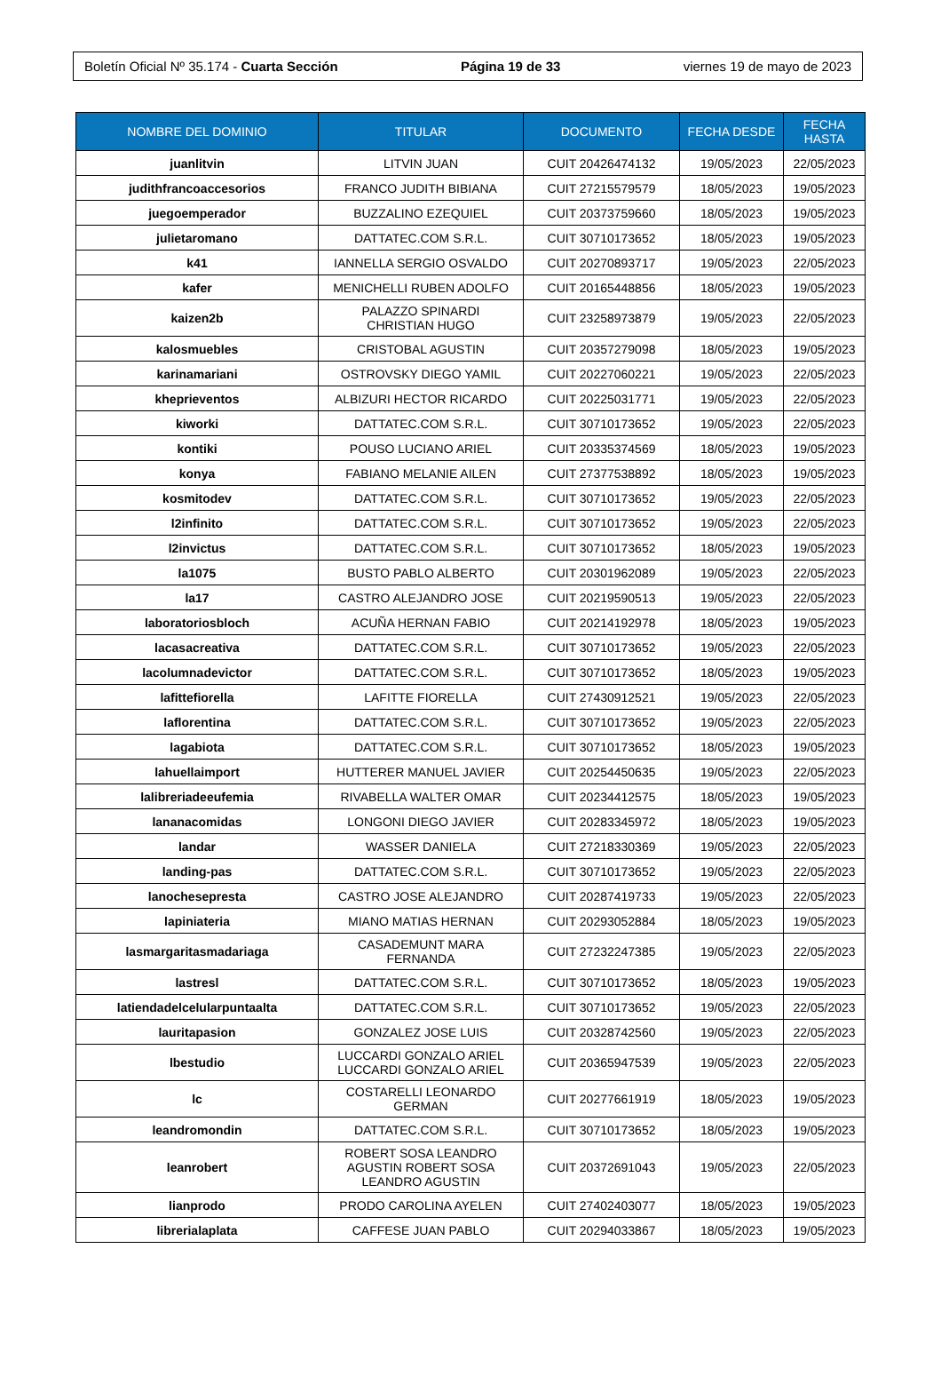Boletín Oficial Nº 35.174 - Cuarta Sección Página 19 de 33 viernes 19 de mayo de 2023
| NOMBRE DEL DOMINIO | TITULAR | DOCUMENTO | FECHA DESDE | FECHA HASTA |
| --- | --- | --- | --- | --- |
| juanlitvin | LITVIN JUAN | CUIT 20426474132 | 19/05/2023 | 22/05/2023 |
| judithfrancoaccesorios | FRANCO JUDITH BIBIANA | CUIT 27215579579 | 18/05/2023 | 19/05/2023 |
| juegoemperador | BUZZALINO EZEQUIEL | CUIT 20373759660 | 18/05/2023 | 19/05/2023 |
| julietaromano | DATTATEC.COM S.R.L. | CUIT 30710173652 | 18/05/2023 | 19/05/2023 |
| k41 | IANNELLA SERGIO OSVALDO | CUIT 20270893717 | 19/05/2023 | 22/05/2023 |
| kafer | MENICHELLI RUBEN ADOLFO | CUIT 20165448856 | 18/05/2023 | 19/05/2023 |
| kaizen2b | PALAZZO SPINARDI CHRISTIAN HUGO | CUIT 23258973879 | 19/05/2023 | 22/05/2023 |
| kalosmuebles | CRISTOBAL AGUSTIN | CUIT 20357279098 | 18/05/2023 | 19/05/2023 |
| karinamariani | OSTROVSKY DIEGO YAMIL | CUIT 20227060221 | 19/05/2023 | 22/05/2023 |
| kheprieventos | ALBIZURI HECTOR RICARDO | CUIT 20225031771 | 19/05/2023 | 22/05/2023 |
| kiworki | DATTATEC.COM S.R.L. | CUIT 30710173652 | 19/05/2023 | 22/05/2023 |
| kontiki | POUSO LUCIANO ARIEL | CUIT 20335374569 | 18/05/2023 | 19/05/2023 |
| konya | FABIANO MELANIE AILEN | CUIT 27377538892 | 18/05/2023 | 19/05/2023 |
| kosmitodev | DATTATEC.COM S.R.L. | CUIT 30710173652 | 19/05/2023 | 22/05/2023 |
| l2infinito | DATTATEC.COM S.R.L. | CUIT 30710173652 | 19/05/2023 | 22/05/2023 |
| l2invictus | DATTATEC.COM S.R.L. | CUIT 30710173652 | 18/05/2023 | 19/05/2023 |
| la1075 | BUSTO PABLO ALBERTO | CUIT 20301962089 | 19/05/2023 | 22/05/2023 |
| la17 | CASTRO ALEJANDRO JOSE | CUIT 20219590513 | 19/05/2023 | 22/05/2023 |
| laboratoriosbloch | ACUÑA HERNAN FABIO | CUIT 20214192978 | 18/05/2023 | 19/05/2023 |
| lacasacreativa | DATTATEC.COM S.R.L. | CUIT 30710173652 | 19/05/2023 | 22/05/2023 |
| lacolumnadevictor | DATTATEC.COM S.R.L. | CUIT 30710173652 | 18/05/2023 | 19/05/2023 |
| lafittefiorella | LAFITTE FIORELLA | CUIT 27430912521 | 19/05/2023 | 22/05/2023 |
| laflorentina | DATTATEC.COM S.R.L. | CUIT 30710173652 | 19/05/2023 | 22/05/2023 |
| lagabiota | DATTATEC.COM S.R.L. | CUIT 30710173652 | 18/05/2023 | 19/05/2023 |
| lahuellaimport | HUTTERER MANUEL JAVIER | CUIT 20254450635 | 19/05/2023 | 22/05/2023 |
| lalibreriadeeufemia | RIVABELLA WALTER OMAR | CUIT 20234412575 | 18/05/2023 | 19/05/2023 |
| lananacomidas | LONGONI DIEGO JAVIER | CUIT 20283345972 | 18/05/2023 | 19/05/2023 |
| landar | WASSER DANIELA | CUIT 27218330369 | 19/05/2023 | 22/05/2023 |
| landing-pas | DATTATEC.COM S.R.L. | CUIT 30710173652 | 19/05/2023 | 22/05/2023 |
| lanochesepresta | CASTRO JOSE ALEJANDRO | CUIT 20287419733 | 19/05/2023 | 22/05/2023 |
| lapiniateria | MIANO MATIAS HERNAN | CUIT 20293052884 | 18/05/2023 | 19/05/2023 |
| lasmargaritasmadariaga | CASADEMUNT MARA FERNANDA | CUIT 27232247385 | 19/05/2023 | 22/05/2023 |
| lastresl | DATTATEC.COM S.R.L. | CUIT 30710173652 | 18/05/2023 | 19/05/2023 |
| latiendadelcelularpuntaalta | DATTATEC.COM S.R.L. | CUIT 30710173652 | 19/05/2023 | 22/05/2023 |
| lauritapasion | GONZALEZ JOSE LUIS | CUIT 20328742560 | 19/05/2023 | 22/05/2023 |
| lbestudio | LUCCARDI GONZALO ARIEL LUCCARDI GONZALO ARIEL | CUIT 20365947539 | 19/05/2023 | 22/05/2023 |
| lc | COSTARELLI LEONARDO GERMAN | CUIT 20277661919 | 18/05/2023 | 19/05/2023 |
| leandromondin | DATTATEC.COM S.R.L. | CUIT 30710173652 | 18/05/2023 | 19/05/2023 |
| leanrobert | ROBERT SOSA LEANDRO AGUSTIN ROBERT SOSA LEANDRO AGUSTIN | CUIT 20372691043 | 19/05/2023 | 22/05/2023 |
| lianprodo | PRODO CAROLINA AYELEN | CUIT 27402403077 | 18/05/2023 | 19/05/2023 |
| librerialaplata | CAFFESE JUAN PABLO | CUIT 20294033867 | 18/05/2023 | 19/05/2023 |